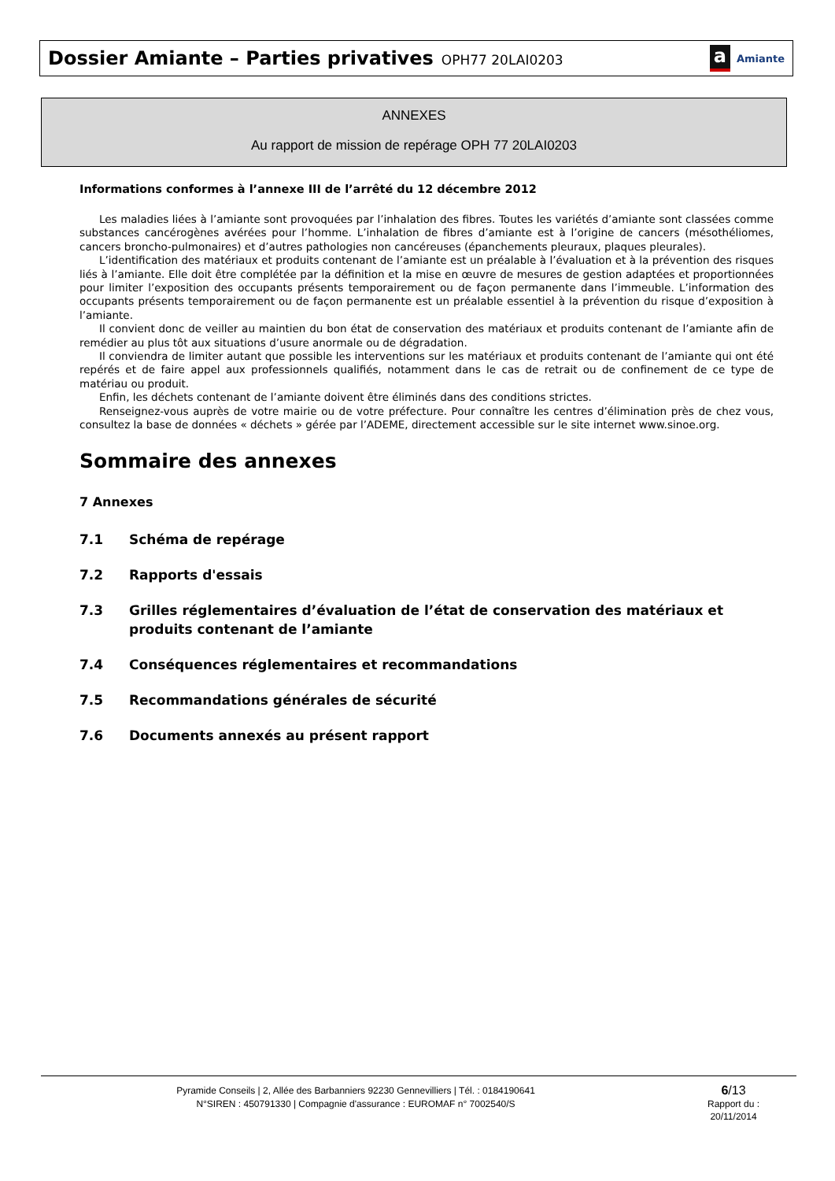Dossier Amiante – Parties privatives OPH77 20LAI0203
a Amiante
ANNEXES
Au rapport de mission de repérage OPH 77 20LAI0203
Informations conformes à l’annexe III de l’arrêté du 12 décembre 2012
Les maladies liées à l’amiante sont provoquées par l’inhalation des fibres. Toutes les variétés d’amiante sont classées comme substances cancérogènes avérées pour l’homme. L’inhalation de fibres d’amiante est à l’origine de cancers (mésothéliomes, cancers broncho-pulmonaires) et d’autres pathologies non cancéreuses (épanchements pleuraux, plaques pleurales).
L’identification des matériaux et produits contenant de l’amiante est un préalable à l’évaluation et à la prévention des risques liés à l’amiante. Elle doit être complétée par la définition et la mise en œuvre de mesures de gestion adaptées et proportionnées pour limiter l’exposition des occupants présents temporairement ou de façon permanente dans l’immeuble. L’information des occupants présents temporairement ou de façon permanente est un préalable essentiel à la prévention du risque d’exposition à l’amiante.
Il convient donc de veiller au maintien du bon état de conservation des matériaux et produits contenant de l’amiante afin de remédier au plus tôt aux situations d’usure anormale ou de dégradation.
Il conviendra de limiter autant que possible les interventions sur les matériaux et produits contenant de l’amiante qui ont été repérés et de faire appel aux professionnels qualifiés, notamment dans le cas de retrait ou de confinement de ce type de matériau ou produit.
Enfin, les déchets contenant de l’amiante doivent être éliminés dans des conditions strictes.
Renseignez-vous auprès de votre mairie ou de votre préfecture. Pour connaître les centres d’élimination près de chez vous, consultez la base de données « déchets » gérée par l’ADEME, directement accessible sur le site internet www.sinoe.org.
Sommaire des annexes
7 Annexes
7.1 Schéma de repérage
7.2 Rapports d'essais
7.3 Grilles réglementaires d’évaluation de l’état de conservation des matériaux et produits contenant de l’amiante
7.4 Conséquences réglementaires et recommandations
7.5 Recommandations générales de sécurité
7.6 Documents annexés au présent rapport
Pyramide Conseils | 2, Allée des Barbanniers 92230 Gennevilliers | Tél. : 0184190641
N°SIREN : 450791330 | Compagnie d'assurance : EUROMAF n° 7002540/S
6/13
Rapport du :
20/11/2014